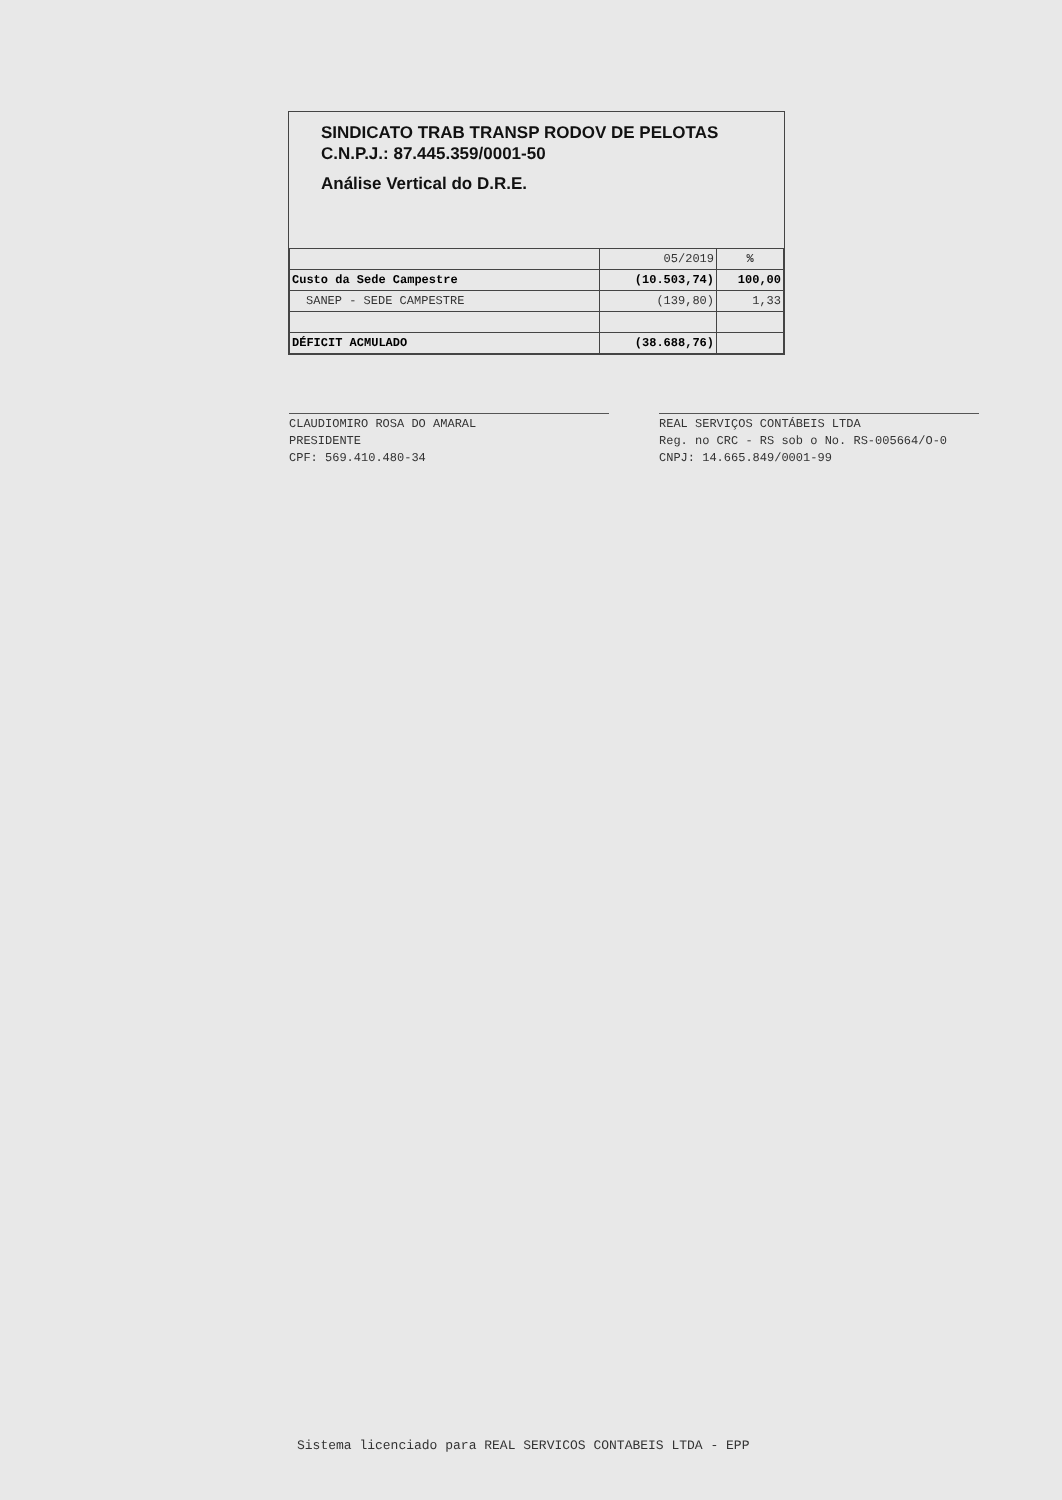SINDICATO TRAB TRANSP RODOV DE PELOTAS
C.N.P.J.: 87.445.359/0001-50
Análise Vertical do D.R.E.
| | 05/2019 | % |
| --- | --- | --- |
| Custo da Sede Campestre | (10.503,74) | 100,00 |
| SANEP - SEDE CAMPESTRE | (139,80) | 1,33 |
| DÉFICIT ACMULADO | (38.688,76) | |
CLAUDIOMIRO ROSA DO AMARAL
PRESIDENTE
CPF: 569.410.480-34
REAL SERVIÇOS CONTÁBEIS LTDA
Reg. no CRC - RS sob o No. RS-005664/O-0
CNPJ: 14.665.849/0001-99
Sistema licenciado para REAL SERVICOS CONTABEIS LTDA - EPP